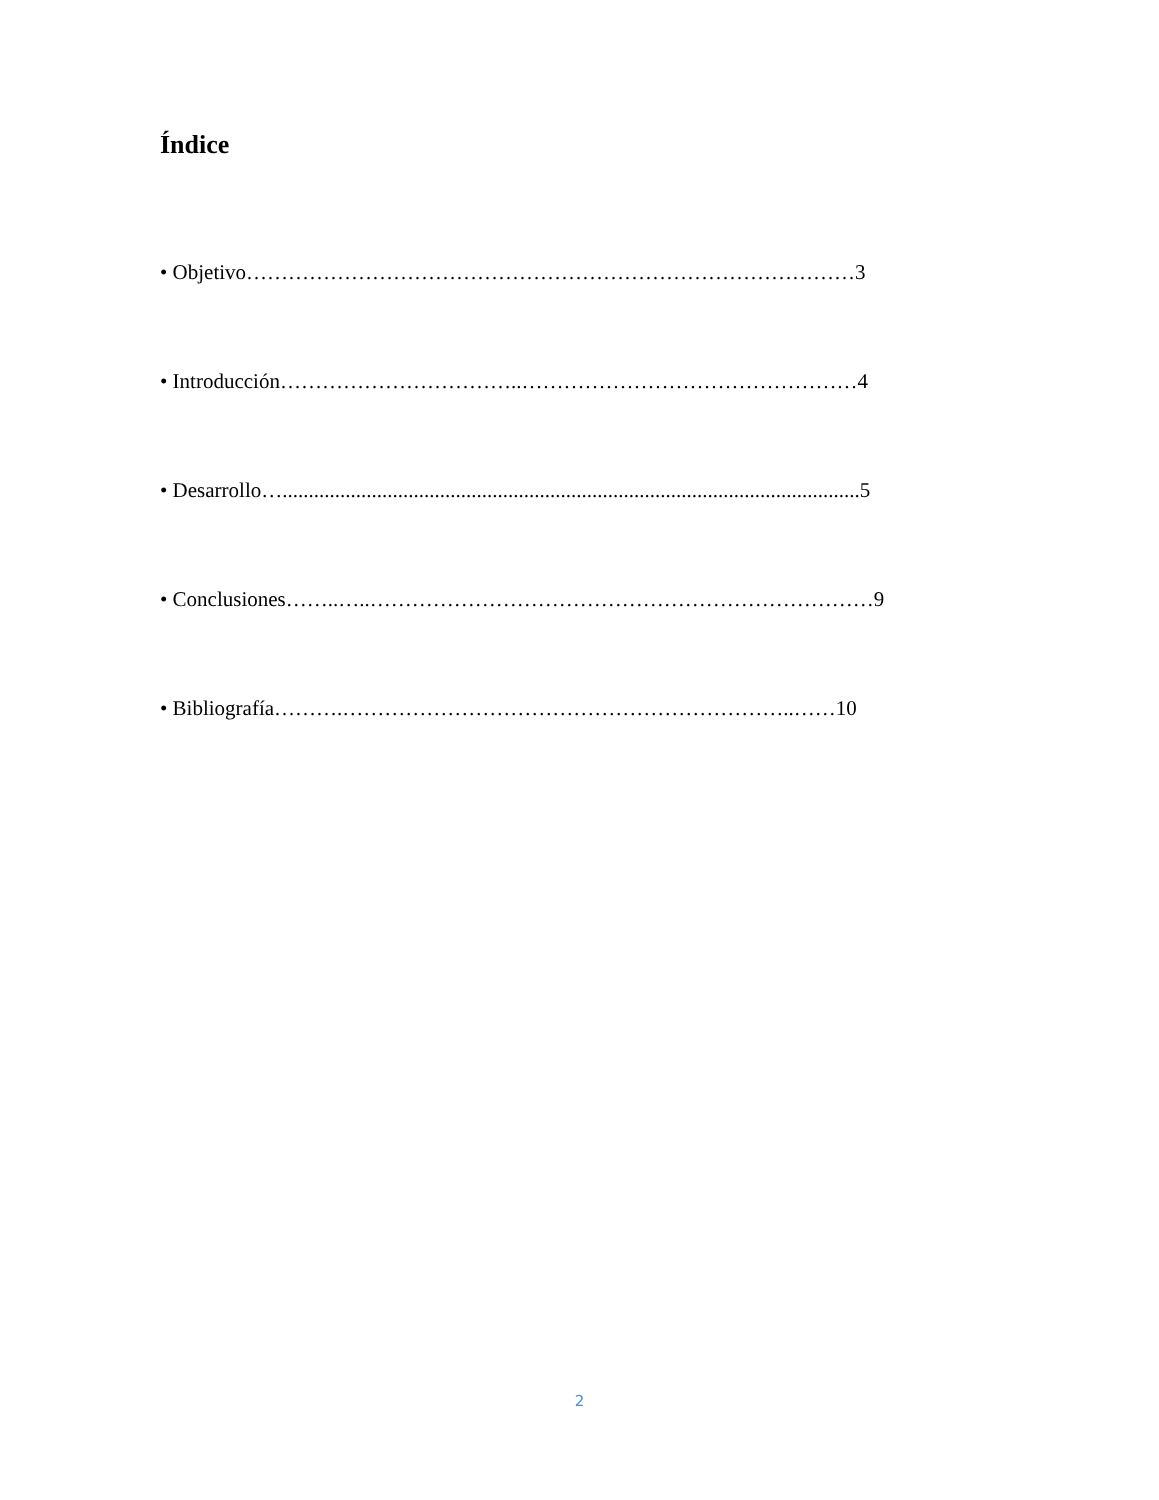Índice
• Objetivo……………………………………………………………………………3
• Introducción……………………………..…………………………………………4
• Desarrollo…..............................................................................................................5
• Conclusiones……..…..………………………………………………………………9
• Bibliografía……….………………………………………………………..……10
2